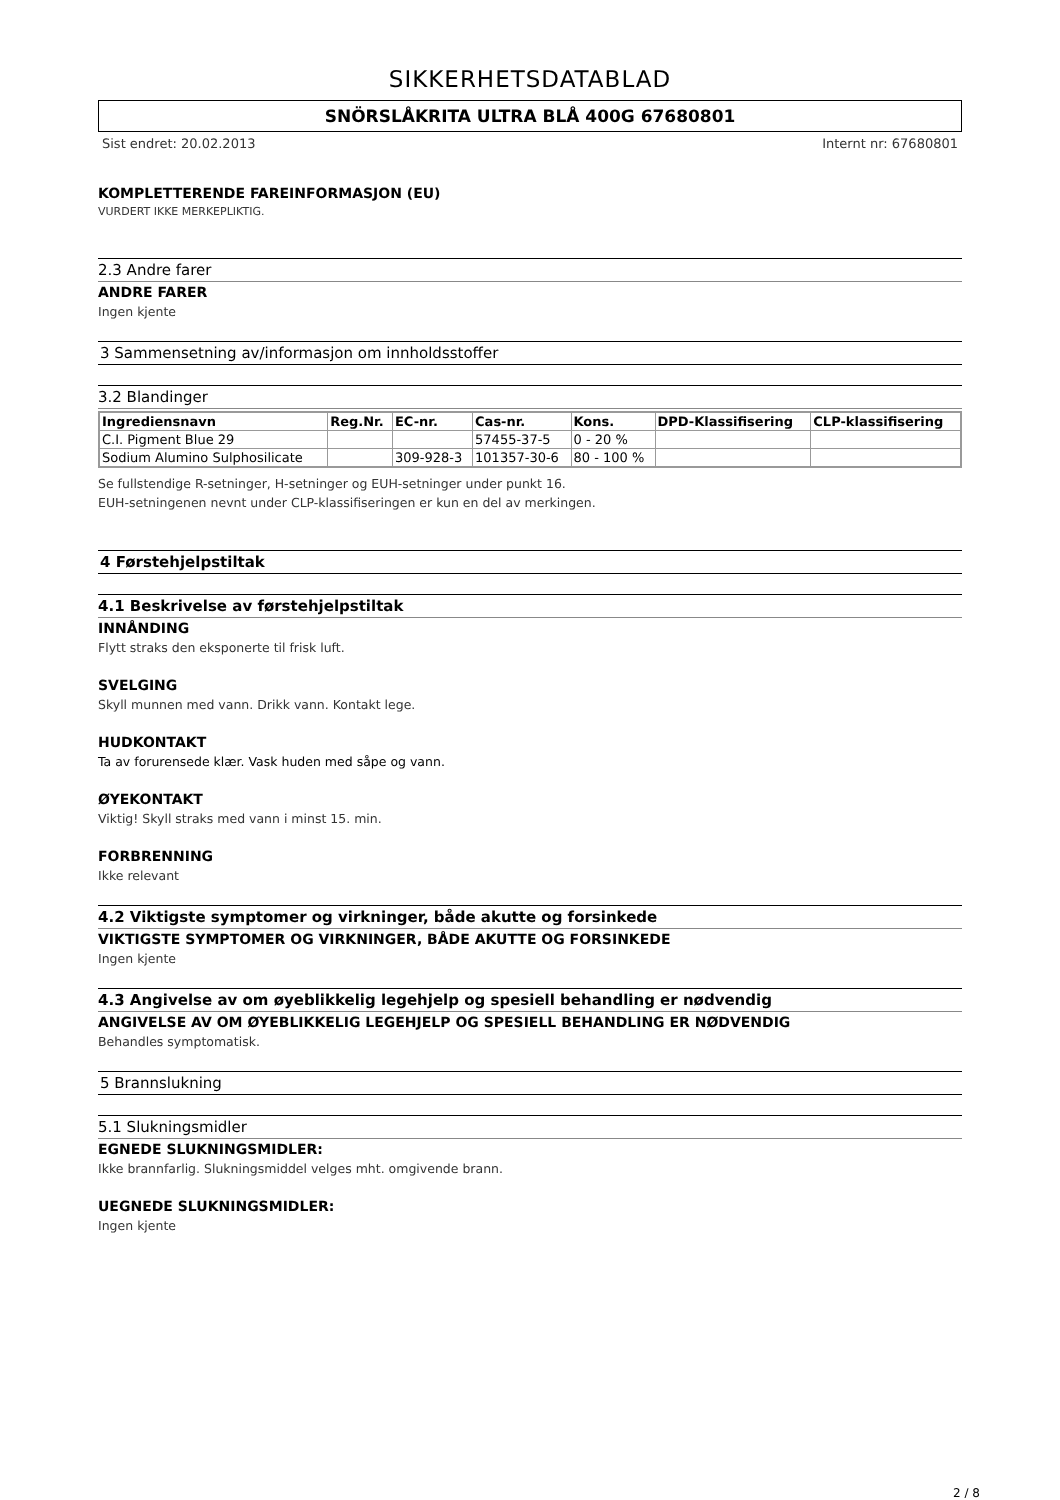SIKKERHETSDATABLAD
SNÖRSLÅKRITA ULTRA BLÅ 400G 67680801
Sist endret: 20.02.2013 Internt nr: 67680801
KOMPLETTERENDE FAREINFORMASJON (EU)
VURDERT IKKE MERKEPLIKTIG.
2.3 Andre farer
ANDRE FARER
Ingen kjente
3 Sammensetning av/informasjon om innholdsstoffer
3.2 Blandinger
| Ingrediensnavn | Reg.Nr. | EC-nr. | Cas-nr. | Kons. | DPD-Klassifisering | CLP-klassifisering |
| --- | --- | --- | --- | --- | --- | --- |
| C.I. Pigment Blue 29 | | | 57455-37-5 | 0 - 20 % | | |
| Sodium Alumino Sulphosilicate | | 309-928-3 | 101357-30-6 | 80 - 100 % | | |
Se fullstendige R-setninger, H-setninger og EUH-setninger under punkt 16.
EUH-setningenen nevnt under CLP-klassifiseringen er kun en del av merkingen.
4 Førstehjelpstiltak
4.1 Beskrivelse av førstehjelpstiltak
INNÅNDING
Flytt straks den eksponerte til frisk luft.
SVELGING
Skyll munnen med vann. Drikk vann. Kontakt lege.
HUDKONTAKT
Ta av forurensede klær. Vask huden med såpe og vann.
ØYEKONTAKT
Viktig! Skyll straks med vann i minst 15. min.
FORBRENNING
Ikke relevant
4.2 Viktigste symptomer og virkninger, både akutte og forsinkede
VIKTIGSTE SYMPTOMER OG VIRKNINGER, BÅDE AKUTTE OG FORSINKEDE
Ingen kjente
4.3 Angivelse av om øyeblikkelig legehjelp og spesiell behandling er nødvendig
ANGIVELSE AV OM ØYEBLIKKELIG LEGEHJELP OG SPESIELL BEHANDLING ER NØDVENDIG
Behandles symptomatisk.
5 Brannslukning
5.1 Slukningsmidler
EGNEDE SLUKNINGSMIDLER:
Ikke brannfarlig. Slukningsmiddel velges mht. omgivende brann.
UEGNEDE SLUKNINGSMIDLER:
Ingen kjente
2 / 8